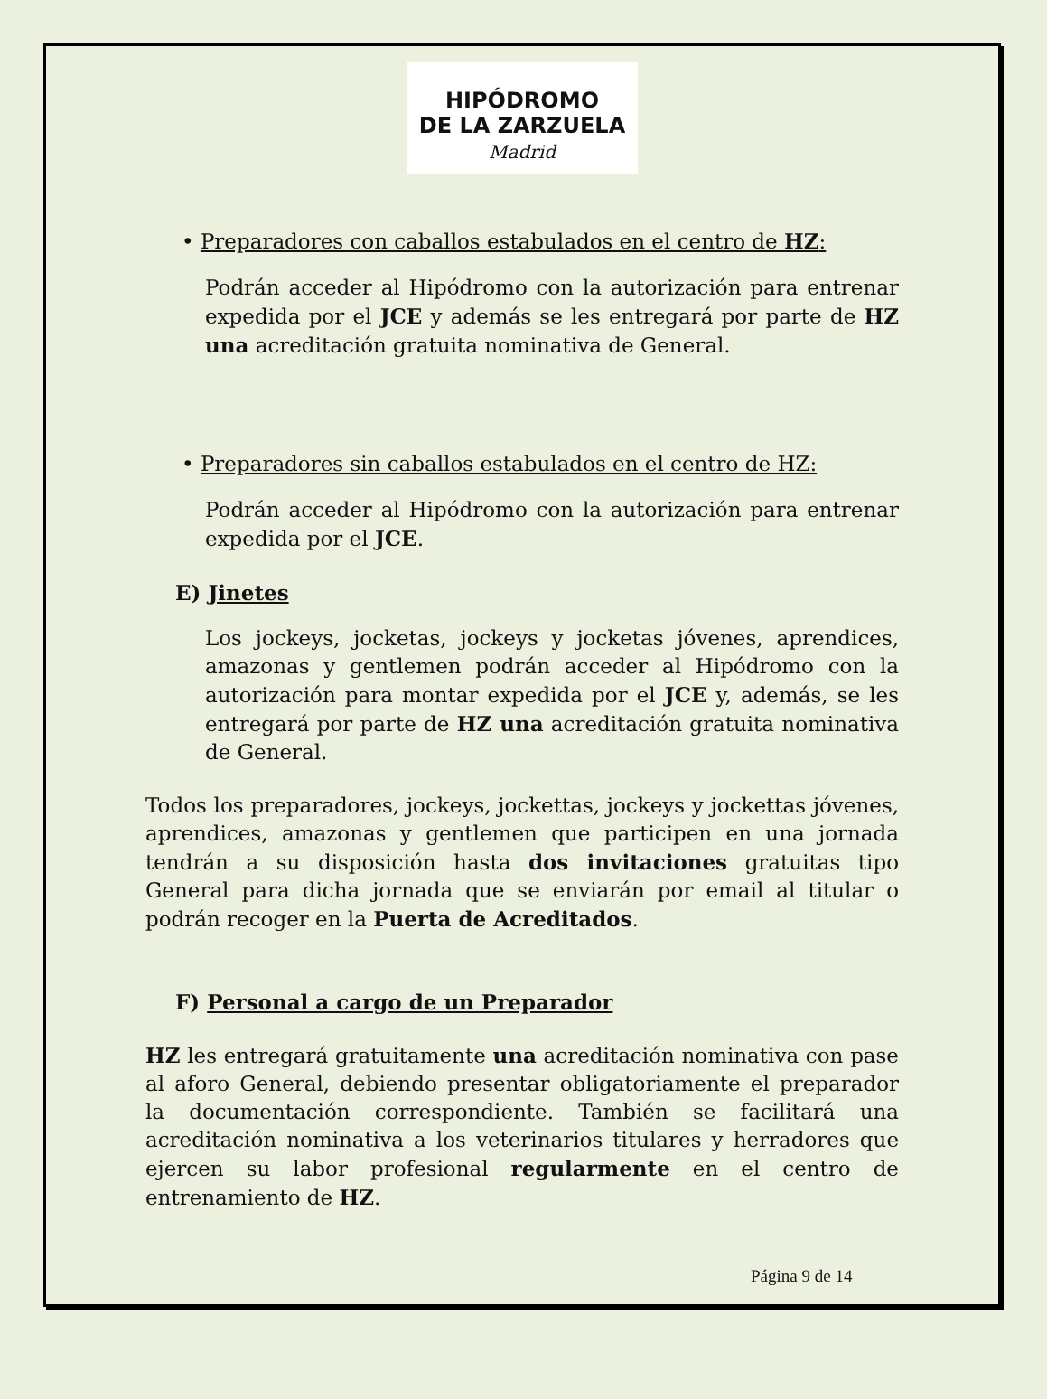HIPÓDROMO
DE LA ZARZUELA
Madrid
• Preparadores con caballos estabulados en el centro de HZ:
Podrán acceder al Hipódromo con la autorización para entrenar expedida por el JCE y además se les entregará por parte de HZ una acreditación gratuita nominativa de General.
• Preparadores sin caballos estabulados en el centro de HZ:
Podrán acceder al Hipódromo con la autorización para entrenar expedida por el JCE.
E) Jinetes
Los jockeys, jocketas, jockeys y jocketas jóvenes, aprendices, amazonas y gentlemen podrán acceder al Hipódromo con la autorización para montar expedida por el JCE y, además, se les entregará por parte de HZ una acreditación gratuita nominativa de General.
Todos los preparadores, jockeys, jockettas, jockeys y jockettas jóvenes, aprendices, amazonas y gentlemen que participen en una jornada tendrán a su disposición hasta dos invitaciones gratuitas tipo General para dicha jornada que se enviarán por email al titular o podrán recoger en la Puerta de Acreditados.
F) Personal a cargo de un Preparador
HZ les entregará gratuitamente una acreditación nominativa con pase al aforo General, debiendo presentar obligatoriamente el preparador la documentación correspondiente. También se facilitará una acreditación nominativa a los veterinarios titulares y herradores que ejercen su labor profesional regularmente en el centro de entrenamiento de HZ.
Página 9 de 14